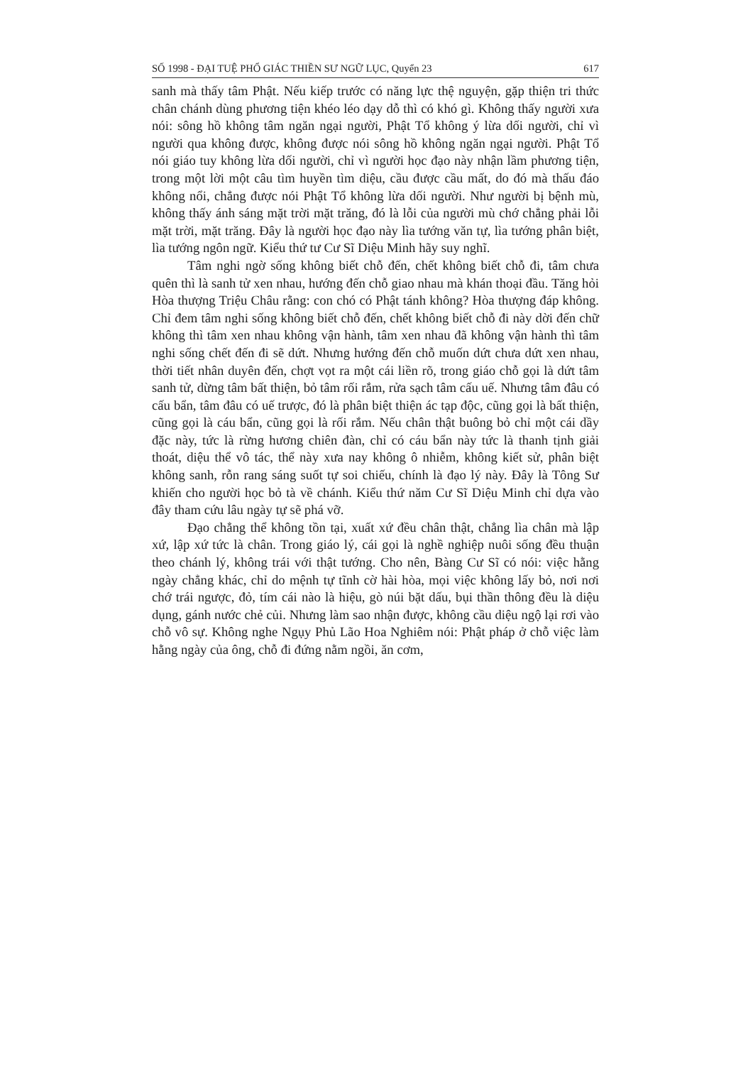SỐ 1998 - ĐẠI TUỆ PHỔ GIÁC THIỀN SƯ NGỮ LỤC, Quyển 23 617
sanh mà thấy tâm Phật. Nếu kiếp trước có năng lực thệ nguyện, gặp thiện tri thức chân chánh dùng phương tiện khéo léo dạy dỗ thì có khó gì. Không thấy người xưa nói: sông hồ không tâm ngăn ngại người, Phật Tổ không ý lừa dối người, chỉ vì người qua không được, không được nói sông hồ không ngăn ngại người. Phật Tổ nói giáo tuy không lừa dối người, chỉ vì người học đạo này nhận lầm phương tiện, trong một lời một câu tìm huyền tìm diệu, cầu được cầu mất, do đó mà thấu đáo không nổi, chẳng được nói Phật Tổ không lừa dối người. Như người bị bệnh mù, không thấy ánh sáng mặt trời mặt trăng, đó là lỗi của người mù chớ chẳng phải lỗi mặt trời, mặt trăng. Đây là người học đạo này lìa tướng văn tự, lìa tướng phân biệt, lìa tướng ngôn ngữ. Kiểu thứ tư Cư Sĩ Diệu Minh hãy suy nghĩ.
Tâm nghi ngờ sống không biết chỗ đến, chết không biết chỗ đi, tâm chưa quên thì là sanh tử xen nhau, hướng đến chỗ giao nhau mà khán thoại đầu. Tăng hỏi Hòa thượng Triệu Châu rằng: con chó có Phật tánh không? Hòa thượng đáp không. Chỉ đem tâm nghi sống không biết chỗ đến, chết không biết chỗ đi này dời đến chữ không thì tâm xen nhau không vận hành, tâm xen nhau đã không vận hành thì tâm nghi sống chết đến đi sẽ dứt. Nhưng hướng đến chỗ muốn dứt chưa dứt xen nhau, thời tiết nhân duyên đến, chợt vọt ra một cái liền rõ, trong giáo chỗ gọi là dứt tâm sanh tử, dừng tâm bất thiện, bỏ tâm rối rắm, rửa sạch tâm cấu uế. Nhưng tâm đâu có cấu bẩn, tâm đâu có uế trược, đó là phân biệt thiện ác tạp độc, cũng gọi là bất thiện, cũng gọi là cáu bẩn, cũng gọi là rối rắm. Nếu chân thật buông bỏ chỉ một cái dầy đặc này, tức là rừng hương chiên đàn, chỉ có cáu bẩn này tức là thanh tịnh giải thoát, diệu thể vô tác, thể này xưa nay không ô nhiễm, không kiết sử, phân biệt không sanh, rỗn rang sáng suốt tự soi chiếu, chính là đạo lý này. Đây là Tông Sư khiến cho người học bỏ tà về chánh. Kiểu thứ năm Cư Sĩ Diệu Minh chỉ dựa vào đây tham cứu lâu ngày tự sẽ phá vỡ.
Đạo chẳng thể không tồn tại, xuất xứ đều chân thật, chẳng lìa chân mà lập xứ, lập xứ tức là chân. Trong giáo lý, cái gọi là nghề nghiệp nuôi sống đều thuận theo chánh lý, không trái với thật tướng. Cho nên, Bàng Cư Sĩ có nói: việc hằng ngày chẳng khác, chỉ do mệnh tự tĩnh cờ hài hòa, mọi việc không lấy bỏ, nơi nơi chớ trái ngược, đỏ, tím cái nào là hiệu, gò núi bặt dấu, bụi thần thông đều là diệu dụng, gánh nước chẻ củi. Nhưng làm sao nhận được, không cầu diệu ngộ lại rơi vào chỗ vô sự. Không nghe Ngụy Phủ Lão Hoa Nghiêm nói: Phật pháp ở chỗ việc làm hằng ngày của ông, chỗ đi đứng nằm ngồi, ăn cơm,